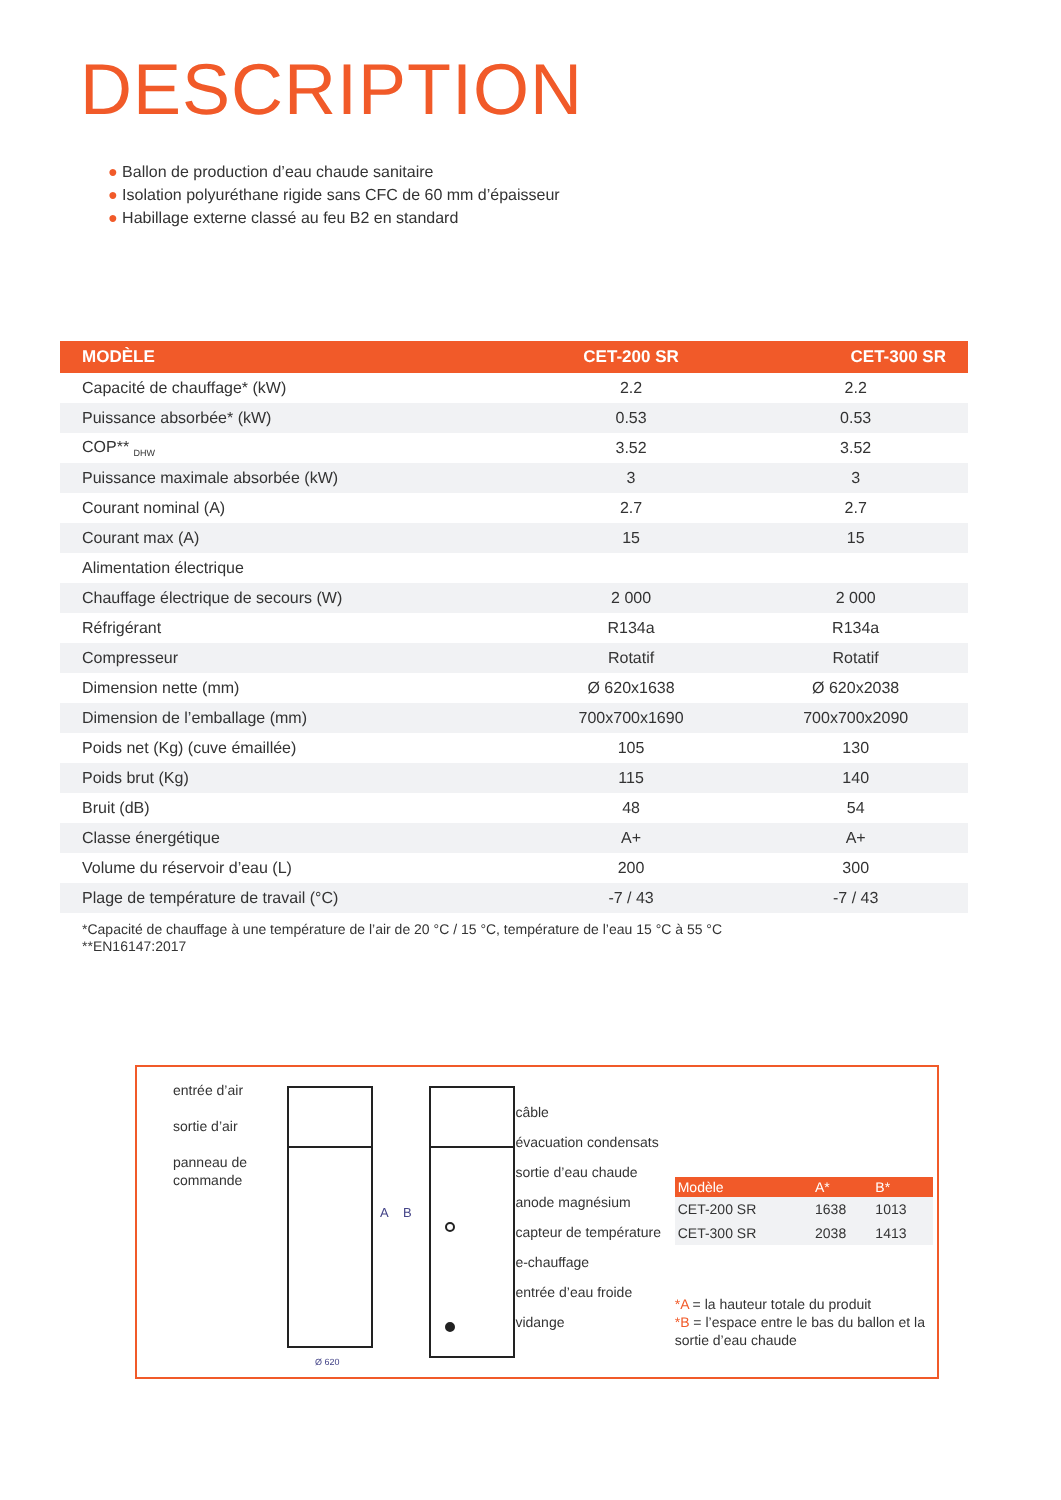DESCRIPTION
● Ballon de production d’eau chaude sanitaire
● Isolation polyuréthane rigide sans CFC de 60 mm d’épaisseur
● Habillage externe classé au feu B2 en standard
| MODÈLE | CET-200 SR | CET-300 SR |
| --- | --- | --- |
| Capacité de chauffage* (kW) | 2.2 | 2.2 |
| Puissance absorbée* (kW) | 0.53 | 0.53 |
| COP** <sub>DHW</sub> | 3.52 | 3.52 |
| Puissance maximale absorbée (kW) | 3 | 3 |
| Courant nominal (A) | 2.7 | 2.7 |
| Courant max (A) | 15 | 15 |
| Alimentation électrique | | |
| Chauffage électrique de secours (W) | 2 000 | 2 000 |
| Réfrigérant | R134a | R134a |
| Compresseur | Rotatif | Rotatif |
| Dimension nette (mm) | Ø 620x1638 | Ø 620x2038 |
| Dimension de l’emballage (mm) | 700x700x1690 | 700x700x2090 |
| Poids net (Kg) (cuve émaillée) | 105 | 130 |
| Poids brut (Kg) | 115 | 140 |
| Bruit (dB) | 48 | 54 |
| Classe énergétique | A+ | A+ |
| Volume du réservoir d’eau (L) | 200 | 300 |
| Plage de température de travail (°C) | -7 / 43 | -7 / 43 |
*Capacité de chauffage à une température de l’air de 20 °C / 15 °C, température de l’eau 15 °C à 55 °C
**EN16147:2017
entrée d’air
sortie d’air
panneau de
commande
A
B
Ø 620
câble
évacuation condensats
sortie d’eau chaude
anode magnésium
capteur de température
e-chauffage
entrée d’eau froide
vidange
| Modèle | A* | B* |
| --- | --- | --- |
| CET-200 SR | 1638 | 1013 |
| CET-300 SR | 2038 | 1413 |
*A = la hauteur totale du produit
*B = l’espace entre le bas du ballon et la sortie d’eau chaude